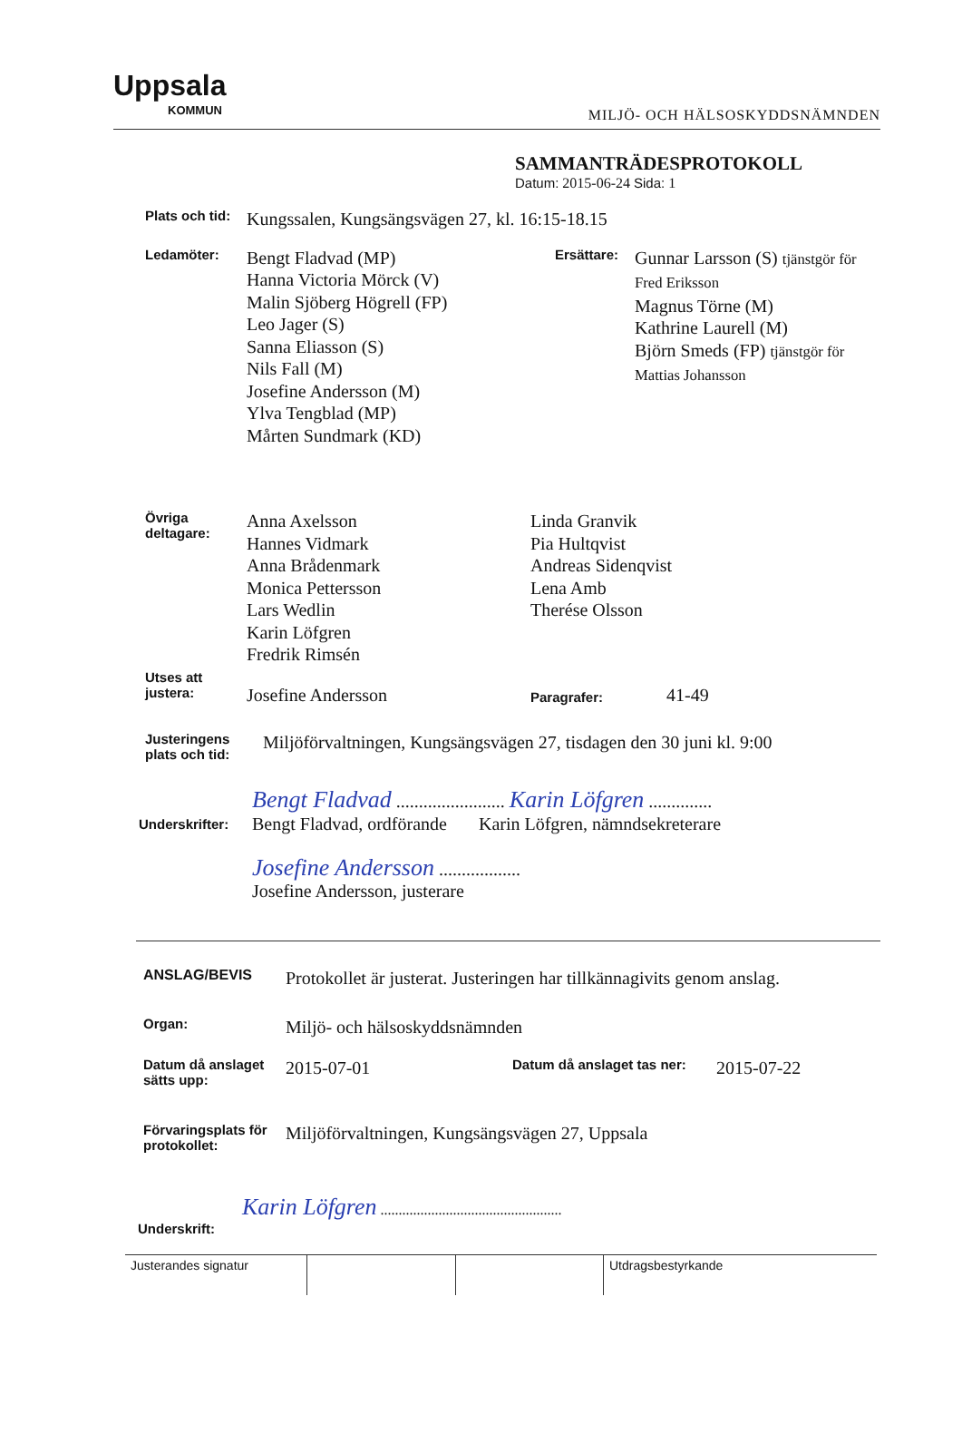Uppsala
KOMMUN
MILJÖ- OCH HÄLSOSKYDDSNÄMNDEN
SAMMANTRÄDESPROTOKOLL
Datum: 2015-06-24 Sida: 1
Plats och tid:
Kungssalen, Kungsängsvägen 27, kl. 16:15-18.15
Ledamöter:
Bengt Fladvad (MP)
Hanna Victoria Mörck (V)
Malin Sjöberg Högrell (FP)
Leo Jager (S)
Sanna Eliasson (S)
Nils Fall (M)
Josefine Andersson (M)
Ylva Tengblad (MP)
Mårten Sundmark (KD)
Ersättare:
Gunnar Larsson (S) tjänstgör för
Fred Eriksson
Magnus Törne (M)
Kathrine Laurell (M)
Björn Smeds (FP) tjänstgör för
Mattias Johansson
Övriga
deltagare:
Anna Axelsson
Hannes Vidmark
Anna Brådenmark
Monica Pettersson
Lars Wedlin
Karin Löfgren
Fredrik Rimsén
Linda Granvik
Pia Hultqvist
Andreas Sidenqvist
Lena Amb
Therése Olsson
Utses att
justera:
Josefine Andersson
Paragrafer:
41-49
Justeringens
plats och tid:
Miljöförvaltningen, Kungsängsvägen 27, tisdagen den 30 juni kl. 9:00
Underskrifter:
Bengt Fladvad ........................ Karin Löfgren ..............
Bengt Fladvad, ordförande Karin Löfgren, nämndsekreterare
Josefine Andersson ..................
Josefine Andersson, justerare
ANSLAG/BEVIS
Protokollet är justerat. Justeringen har tillkännagivits genom anslag.
Organ:
Miljö- och hälsoskyddsnämnden
Datum då anslaget sätts upp:
2015-07-01
Datum då anslaget tas ner:
2015-07-22
Förvaringsplats för protokollet:
Miljöförvaltningen, Kungsängsvägen 27, Uppsala
Underskrift:
Karin Löfgren ..................................................
Justerandes signatur Utdragsbestyrkande